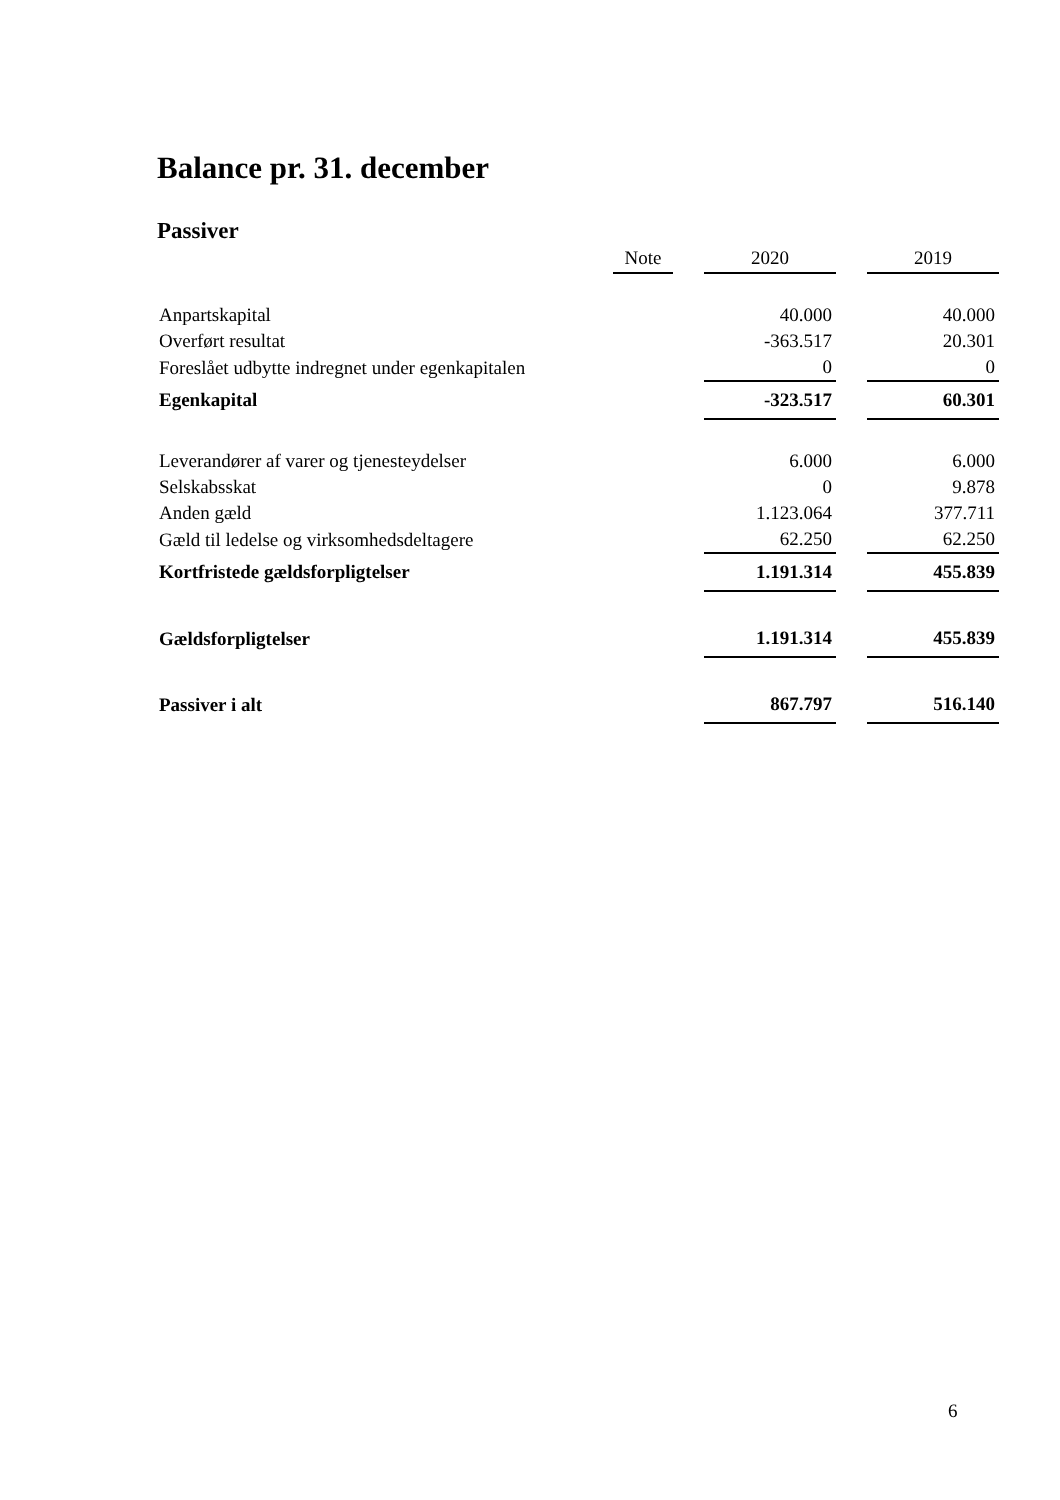Balance pr. 31. december
Passiver
| | Note | | 2020 | | 2019 |
| --- | --- | --- | --- | --- | --- |
| Anpartskapital | | | 40.000 | | 40.000 |
| Overført resultat | | | -363.517 | | 20.301 |
| Foreslået udbytte indregnet under egenkapitalen | | | 0 | | 0 |
| Egenkapital | | | -323.517 | | 60.301 |
| Leverandører af varer og tjenesteydelser | | | 6.000 | | 6.000 |
| Selskabsskat | | | 0 | | 9.878 |
| Anden gæld | | | 1.123.064 | | 377.711 |
| Gæld til ledelse og virksomhedsdeltagere | | | 62.250 | | 62.250 |
| Kortfristede gældsforpligtelser | | | 1.191.314 | | 455.839 |
| Gældsforpligtelser | | | 1.191.314 | | 455.839 |
| Passiver i alt | | | 867.797 | | 516.140 |
6